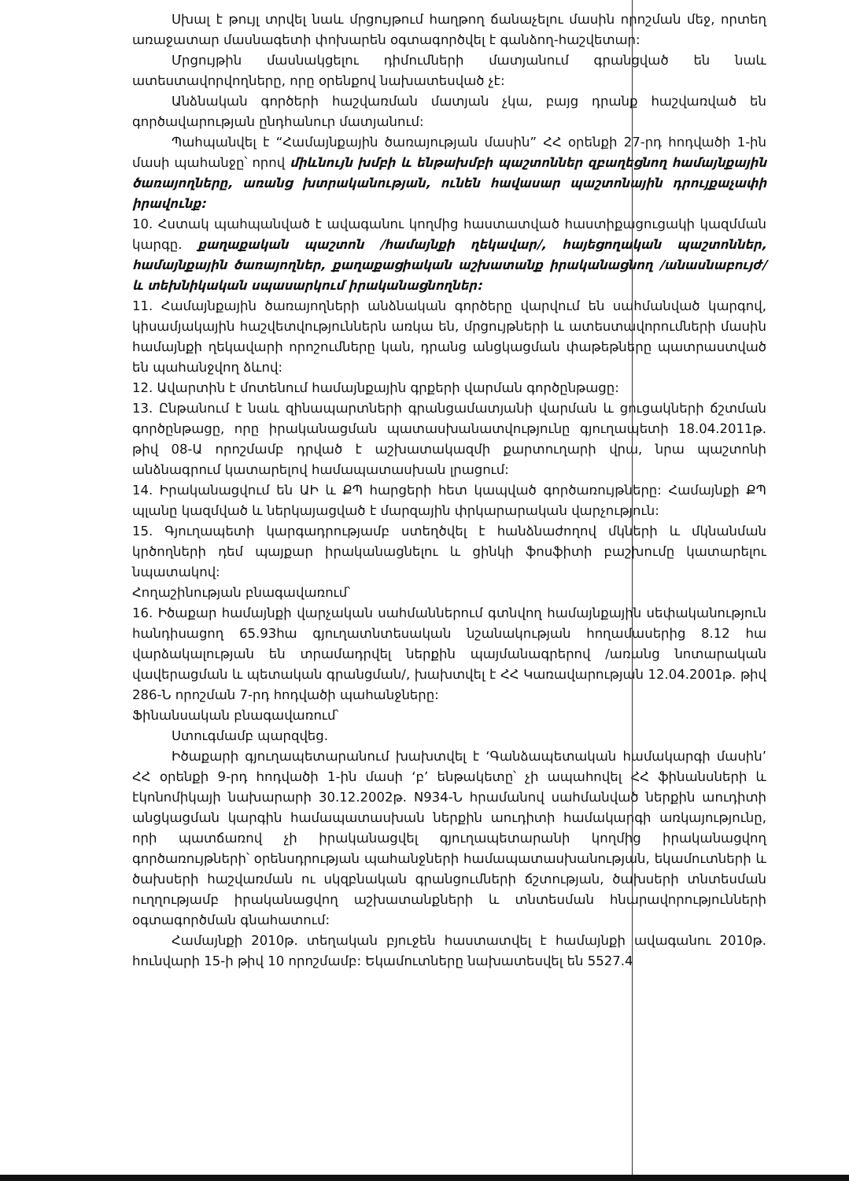Սխալ է թույլ տրվել նաև մրցույթում հաղթող ճանաչելու մասին որոշման մեջ, որտեղ առաջատար մասնագետի փոխարեն օգտագործվել է գանձող-հաշվետար:
Մրցույթին մասնակցելու դիմումների մատյանում գրանցված են նաև ատեստավորվողները, որը օրենքով նախատեսված չէ:
Անձնական գործերի հաշվառման մատյան չկա, բայց դրանք հաշվառված են գործավարության ընդհանուր մատյանում:
Պահպանվել է “Համայնքային ծառայության մասին” ՀՀ օրենքի 27-րդ հոդվածի 1-ին մասի պահանջը՝ որով միևնույն խմբի և ենթախմբի պաշտոններ զբաղեցնող համայնքային ծառայողները, առանց խտրականության, ունեն հավասար պաշտոնային դրույքաչափի իրավունք:
10. Հստակ պահպանված է ավագանու կողմից հաստատված հաստիքացուցակի կազմման կարգը. քաղաքական պաշտոն /համայնքի ղեկավար/, հայեցողական պաշտոններ, համայնքային ծառայողներ, քաղաքացիական աշխատանք իրականացնող /անասնաբույժ/ և տեխնիկական սպասարկում իրականացնողներ:
11. Համայնքային ծառայողների անձնական գործերը վարվում են սահմանված կարգով, կիսամյակային հաշվետվություններն առկա են, մրցույթների և ատեստավորումների մասին համայնքի ղեկավարի որոշումները կան, դրանց անցկացման փաթեթները պատրաստված են պահանջվող ձևով:
12. Ավարտին է մոտենում համայնքային գրքերի վարման գործընթացը:
13. Ընթանում է նաև զինապարտների գրանցամատյանի վարման և ցուցակների ճշտման գործընթացը, որը իրականացման պատասխանատվությունը գյուղապետի 18.04.2011թ. թիվ 08-Ա որոշմամբ դրված է աշխատակազմի քարտուղարի վրա, նրա պաշտոնի անձնագրում կատարելով համապատասխան լրացում:
14. Իրականացվում են ԱԻ և ՔՊ հարցերի հետ կապված գործառույթները: Համայնքի ՔՊ պլանը կազմված և ներկայացված է մարզային փրկարարական վարչություն:
15. Գյուղապետի կարգադրությամբ ստեղծվել է հանձնաժողով մկների և մկնանման կրծողների դեմ պայքար իրականացնելու և ցինկի ֆոսֆիտի բաշխումը կատարելու նպատակով:
Հողաշինության բնագավառում՝
16. Իծաքար համայնքի վարչական սահմաններում գտնվող համայնքային սեփականություն հանդիսացող 65.93հա գյուղատնտեսական նշանակության հողամասերից 8.12 հա վարձակալության են տրամադրվել ներքին պայմանագրերով /առանց նոտարական վավերացման և պետական գրանցման/, խախտվել է ՀՀ Կառավարության 12.04.2001թ. թիվ 286-Ն որոշման 7-րդ հոդվածի պահանջները:
Ֆինանսական բնագավառում՝
Ստուգմամբ պարզվեց.
Իծաքարի գյուղապետարանում խախտվել է ‘Գանձապետական համակարգի մասին’ ՀՀ օրենքի 9-րդ հոդվածի 1-ին մասի ‘բ’ ենթակետը՝ չի ապահովել ՀՀ ֆինանսների և էկոնոմիկայի նախարարի 30.12.2002թ. N934-Ն հրամանով սահմանված ներքին աուդիտի անցկացման կարգին համապատասխան ներքին աուդիտի համակարգի առկայությունը, որի պատճառով չի իրականացվել գյուղապետարանի կողմից իրականացվող գործառույթների՝ օրենսդրության պահանջների համապատասխանության, եկամուտների և ծախսերի հաշվառման ու սկզբնական գրանցումների ճշտության, ծախսերի տնտեսման ուղղությամբ իրականացվող աշխատանքների և տնտեսման հնարավորությունների օգտագործման գնահատում:
Համայնքի 2010թ. տեղական բյուջեն հաստատվել է համայնքի ավագանու 2010թ. հունվարի 15-ի թիվ 10 որոշմամբ: Եկամուտները նախատեսվել են 5527.4